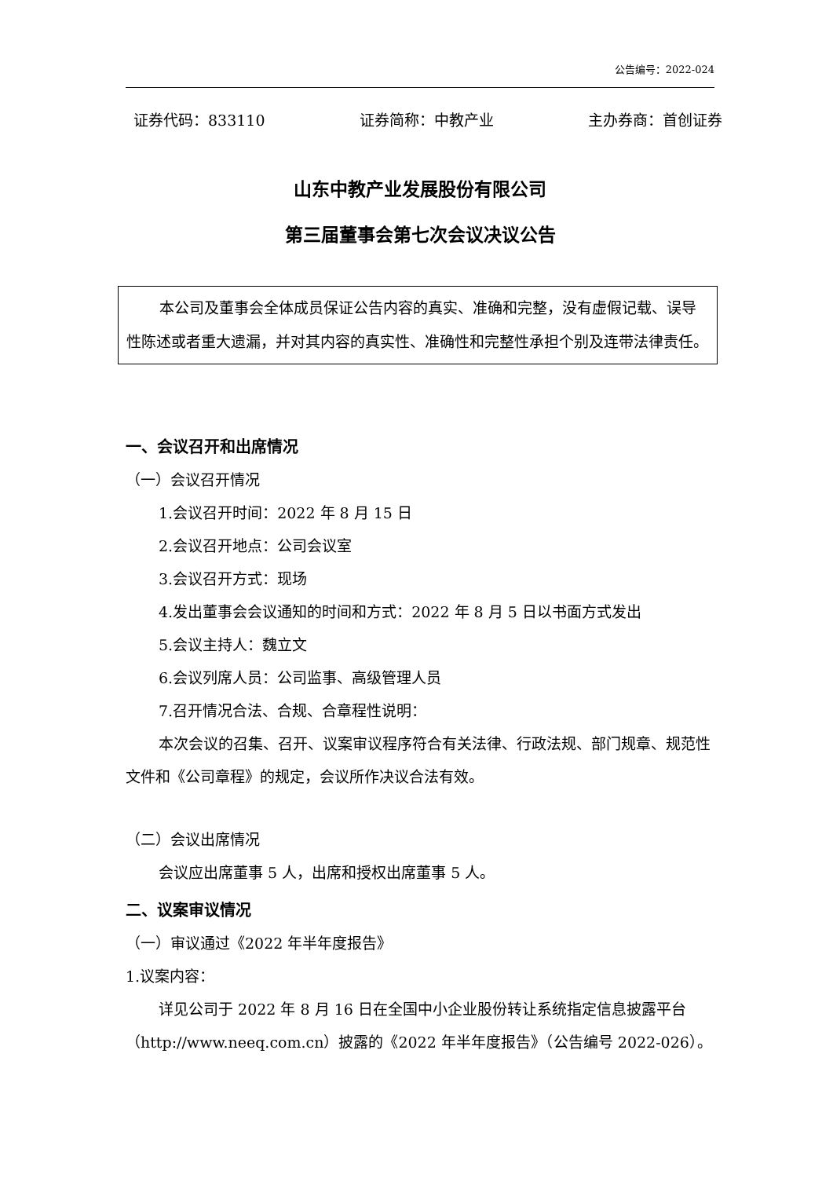公告编号：2022-024
证券代码：833110 证券简称：中教产业 主办券商：首创证券
山东中教产业发展股份有限公司
第三届董事会第七次会议决议公告
本公司及董事会全体成员保证公告内容的真实、准确和完整，没有虚假记载、误导性陈述或者重大遗漏，并对其内容的真实性、准确性和完整性承担个别及连带法律责任。
一、会议召开和出席情况
（一）会议召开情况
1.会议召开时间：2022 年 8 月 15 日
2.会议召开地点：公司会议室
3.会议召开方式：现场
4.发出董事会会议通知的时间和方式：2022 年 8 月 5 日以书面方式发出
5.会议主持人：魏立文
6.会议列席人员：公司监事、高级管理人员
7.召开情况合法、合规、合章程性说明：
本次会议的召集、召开、议案审议程序符合有关法律、行政法规、部门规章、规范性文件和《公司章程》的规定，会议所作决议合法有效。
（二）会议出席情况
会议应出席董事 5 人，出席和授权出席董事 5 人。
二、议案审议情况
（一）审议通过《2022 年半年度报告》
1.议案内容：
详见公司于 2022 年 8 月 16 日在全国中小企业股份转让系统指定信息披露平台（http://www.neeq.com.cn）披露的《2022 年半年度报告》（公告编号 2022-026）。